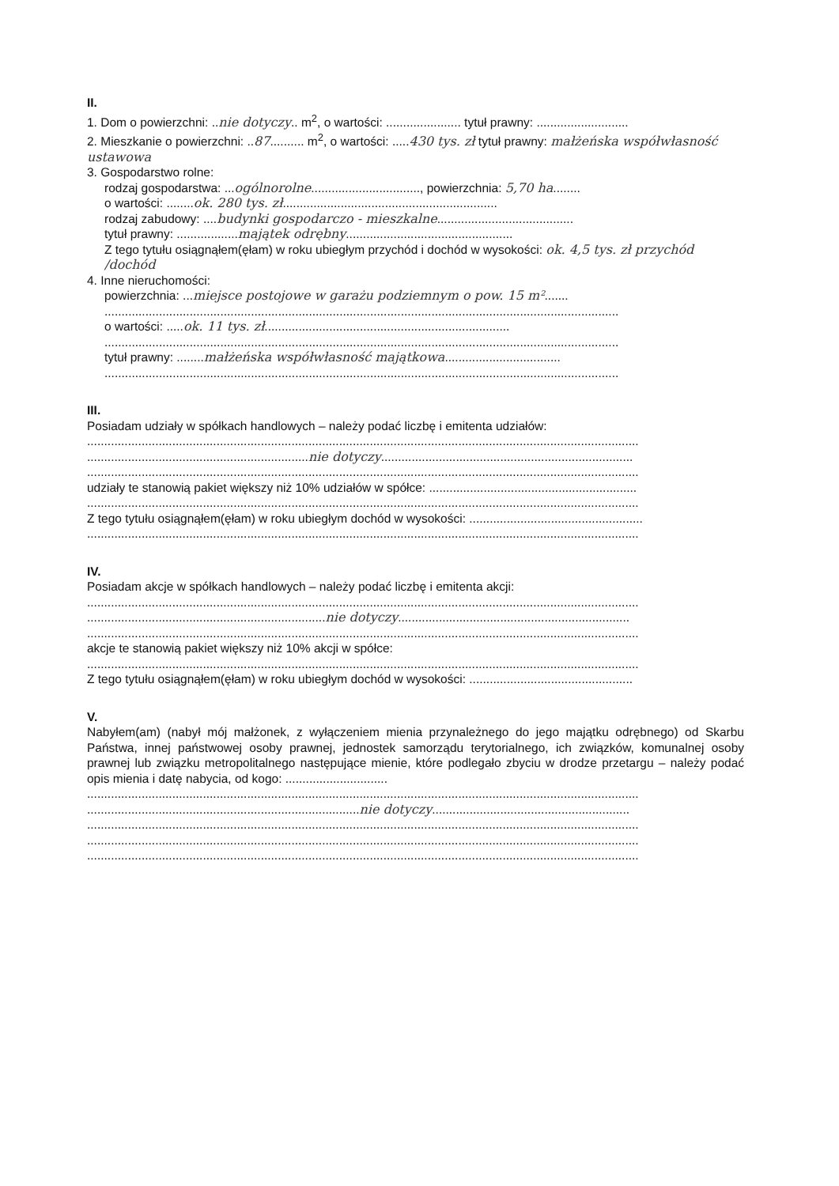II.
1. Dom o powierzchni: ..nie dotyczy.. m<sup>2</sup>, o wartości: ...................... tytuł prawny: ...........................
2. Mieszkanie o powierzchni: ..87.......... m<sup>2</sup>, o wartości: .....430 tys. zł tytuł prawny: małżeńska współwłasność ustawowa
3. Gospodarstwo rolne:
rodzaj gospodarstwa: ...ogólnorolne................................, powierzchnia: 5,70 ha........
o wartości: ........ok. 280 tys. zł...............................................................
rodzaj zabudowy: ....budynki gospodarczo - mieszkalne........................................
tytuł prawny: ..................majątek odrębny.................................................
Z tego tytułu osiągnąłem(ęłam) w roku ubiegłym przychód i dochód w wysokości: ok. 4,5 tys. zł przychód /dochód
4. Inne nieruchomości:
powierzchnia: ...miejsce postojowe w garażu podziemnym o pow. 15 m².......
.......................................................................................................................................................
o wartości: .....ok. 11 tys. zł........................................................................
.......................................................................................................................................................
tytuł prawny: ........małżeńska współwłasność majątkowa..................................
.......................................................................................................................................................
III.
Posiadam udziały w spółkach handlowych – należy podać liczbę i emitenta udziałów:
..................................................................................................................................................................
.................................................................nie dotyczy..........................................................................
..................................................................................................................................................................
udziały te stanowią pakiet większy niż 10% udziałów w spółce: .............................................................
..................................................................................................................................................................
Z tego tytułu osiągnąłem(ęłam) w roku ubiegłym dochód w wysokości: ...................................................
..................................................................................................................................................................
IV.
Posiadam akcje w spółkach handlowych – należy podać liczbę i emitenta akcji:
..................................................................................................................................................................
......................................................................nie dotyczy....................................................................
..................................................................................................................................................................
akcje te stanowią pakiet większy niż 10% akcji w spółce:
..................................................................................................................................................................
Z tego tytułu osiągnąłem(ęłam) w roku ubiegłym dochód w wysokości: ................................................
V.
Nabyłem(am) (nabył mój małżonek, z wyłączeniem mienia przynależnego do jego majątku odrębnego) od Skarbu Państwa, innej państwowej osoby prawnej, jednostek samorządu terytorialnego, ich związków, komunalnej osoby prawnej lub związku metropolitalnego następujące mienie, które podlegało zbyciu w drodze przetargu – należy podać opis mienia i datę nabycia, od kogo: ..............................
..................................................................................................................................................................
................................................................................nie dotyczy..........................................................
..................................................................................................................................................................
..................................................................................................................................................................
..................................................................................................................................................................